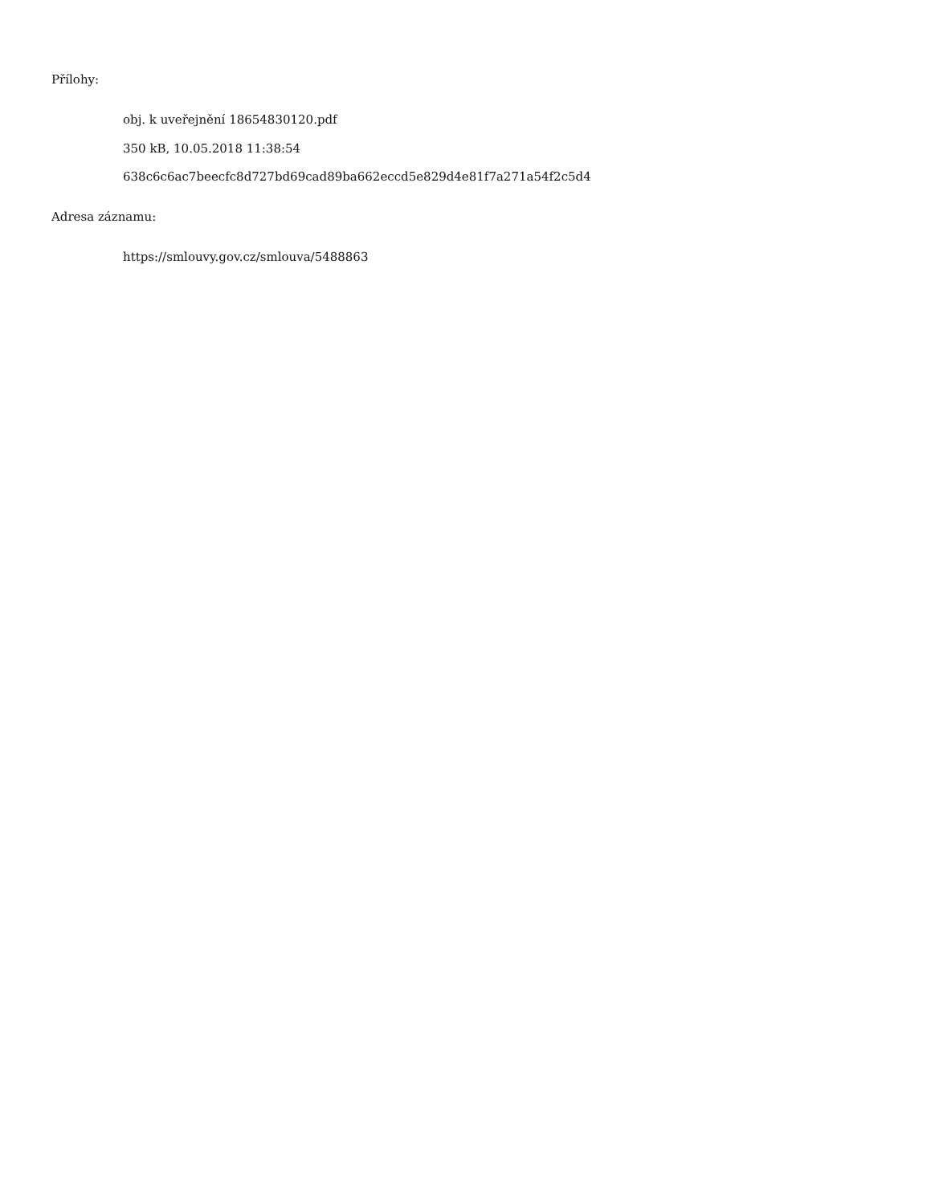Přílohy:
obj. k uveřejnění 18654830120.pdf
350 kB, 10.05.2018 11:38:54
638c6c6ac7beecfc8d727bd69cad89ba662eccd5e829d4e81f7a271a54f2c5d4
Adresa záznamu:
https://smlouvy.gov.cz/smlouva/5488863